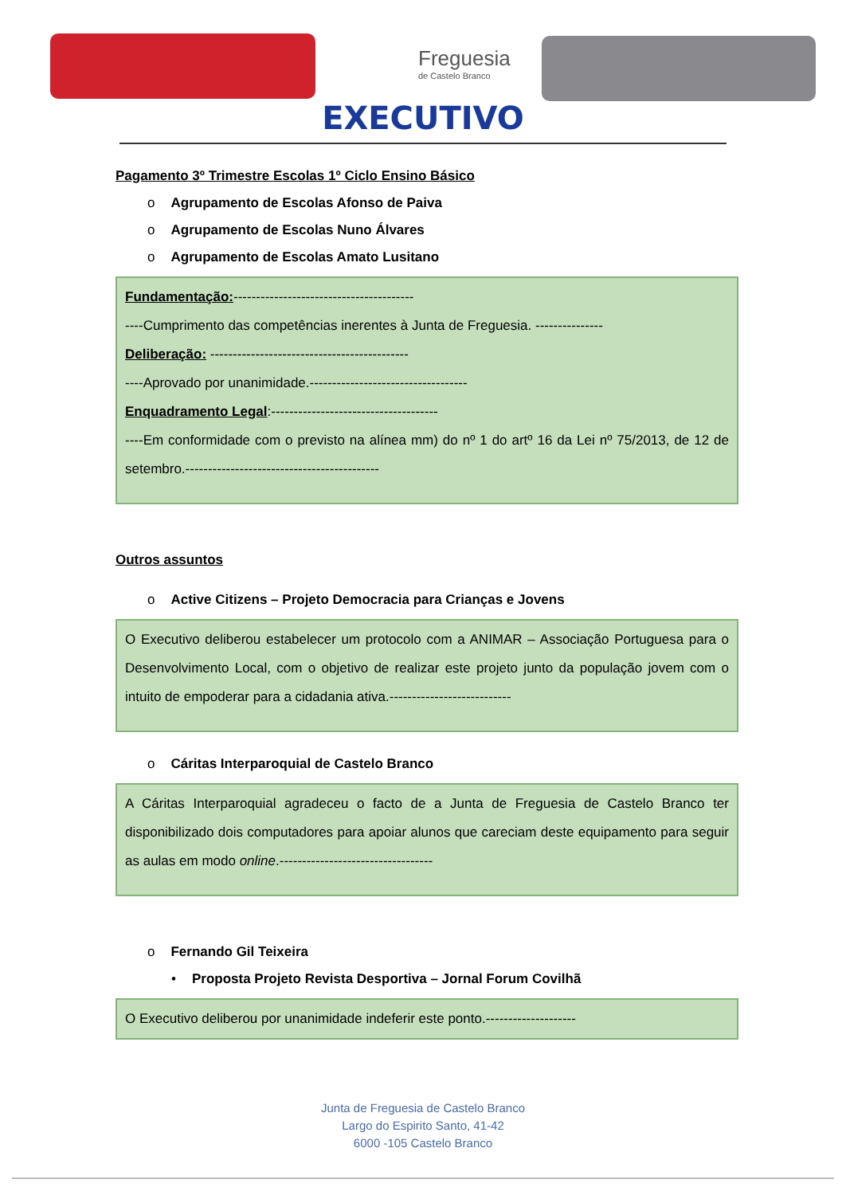Freguesia
de Castelo Branco
EXECUTIVO
Pagamento 3º Trimestre Escolas 1º Ciclo Ensino Básico
o Agrupamento de Escolas Afonso de Paiva
o Agrupamento de Escolas Nuno Álvares
o Agrupamento de Escolas Amato Lusitano
Fundamentação:----------------------------------------
----Cumprimento das competências inerentes à Junta de Freguesia. ---------------
Deliberação: --------------------------------------------
----Aprovado por unanimidade.-----------------------------------
Enquadramento Legal:-------------------------------------
----Em conformidade com o previsto na alínea mm) do nº 1 do artº 16 da Lei nº 75/2013, de 12 de setembro.-------------------------------------------
Outros assuntos
o Active Citizens – Projeto Democracia para Crianças e Jovens
O Executivo deliberou estabelecer um protocolo com a ANIMAR – Associação Portuguesa para o Desenvolvimento Local, com o objetivo de realizar este projeto junto da população jovem com o intuito de empoderar para a cidadania ativa.---------------------------
o Cáritas Interparoquial de Castelo Branco
A Cáritas Interparoquial agradeceu o facto de a Junta de Freguesia de Castelo Branco ter disponibilizado dois computadores para apoiar alunos que careciam deste equipamento para seguir as aulas em modo online.----------------------------------
o Fernando Gil Teixeira
• Proposta Projeto Revista Desportiva – Jornal Forum Covilhã
O Executivo deliberou por unanimidade indeferir este ponto.--------------------
Junta de Freguesia de Castelo Branco
Largo do Espirito Santo, 41-42
6000 -105 Castelo Branco